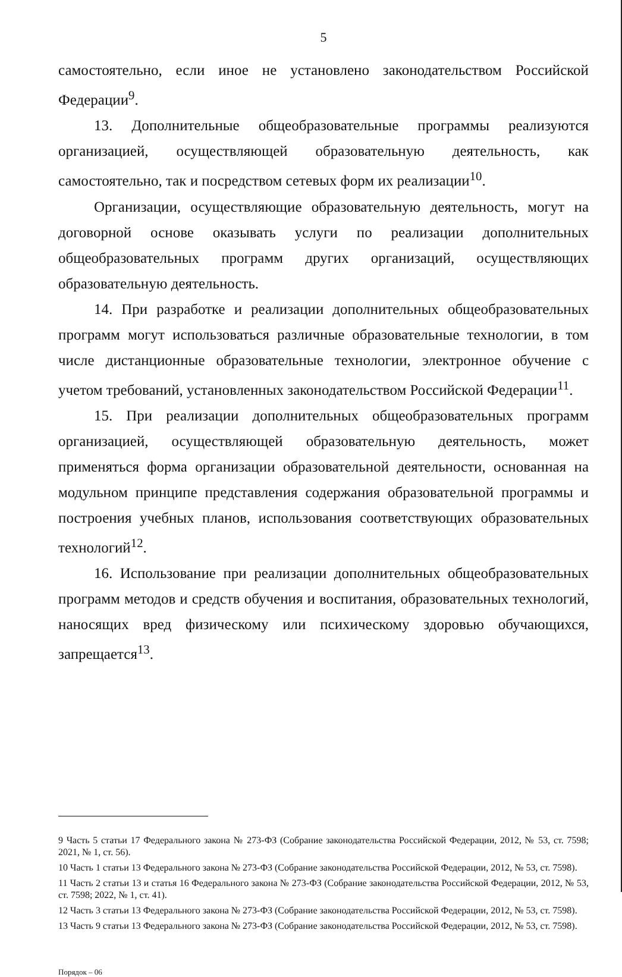5
самостоятельно, если иное не установлено законодательством Российской Федерации<sup>9</sup>.
13. Дополнительные общеобразовательные программы реализуются организацией, осуществляющей образовательную деятельность, как самостоятельно, так и посредством сетевых форм их реализации<sup>10</sup>.
Организации, осуществляющие образовательную деятельность, могут на договорной основе оказывать услуги по реализации дополнительных общеобразовательных программ других организаций, осуществляющих образовательную деятельность.
14. При разработке и реализации дополнительных общеобразовательных программ могут использоваться различные образовательные технологии, в том числе дистанционные образовательные технологии, электронное обучение с учетом требований, установленных законодательством Российской Федерации<sup>11</sup>.
15. При реализации дополнительных общеобразовательных программ организацией, осуществляющей образовательную деятельность, может применяться форма организации образовательной деятельности, основанная на модульном принципе представления содержания образовательной программы и построения учебных планов, использования соответствующих образовательных технологий<sup>12</sup>.
16. Использование при реализации дополнительных общеобразовательных программ методов и средств обучения и воспитания, образовательных технологий, наносящих вред физическому или психическому здоровью обучающихся, запрещается<sup>13</sup>.
9 Часть 5 статьи 17 Федерального закона № 273-ФЗ (Собрание законодательства Российской Федерации, 2012, № 53, ст. 7598; 2021, № 1, ст. 56).
10 Часть 1 статьи 13 Федерального закона № 273-ФЗ (Собрание законодательства Российской Федерации, 2012, № 53, ст. 7598).
11 Часть 2 статьи 13 и статья 16 Федерального закона № 273-ФЗ (Собрание законодательства Российской Федерации, 2012, № 53, ст. 7598; 2022, № 1, ст. 41).
12 Часть 3 статьи 13 Федерального закона № 273-ФЗ (Собрание законодательства Российской Федерации, 2012, № 53, ст. 7598).
13 Часть 9 статьи 13 Федерального закона № 273-ФЗ (Собрание законодательства Российской Федерации, 2012, № 53, ст. 7598).
Порядок – 06